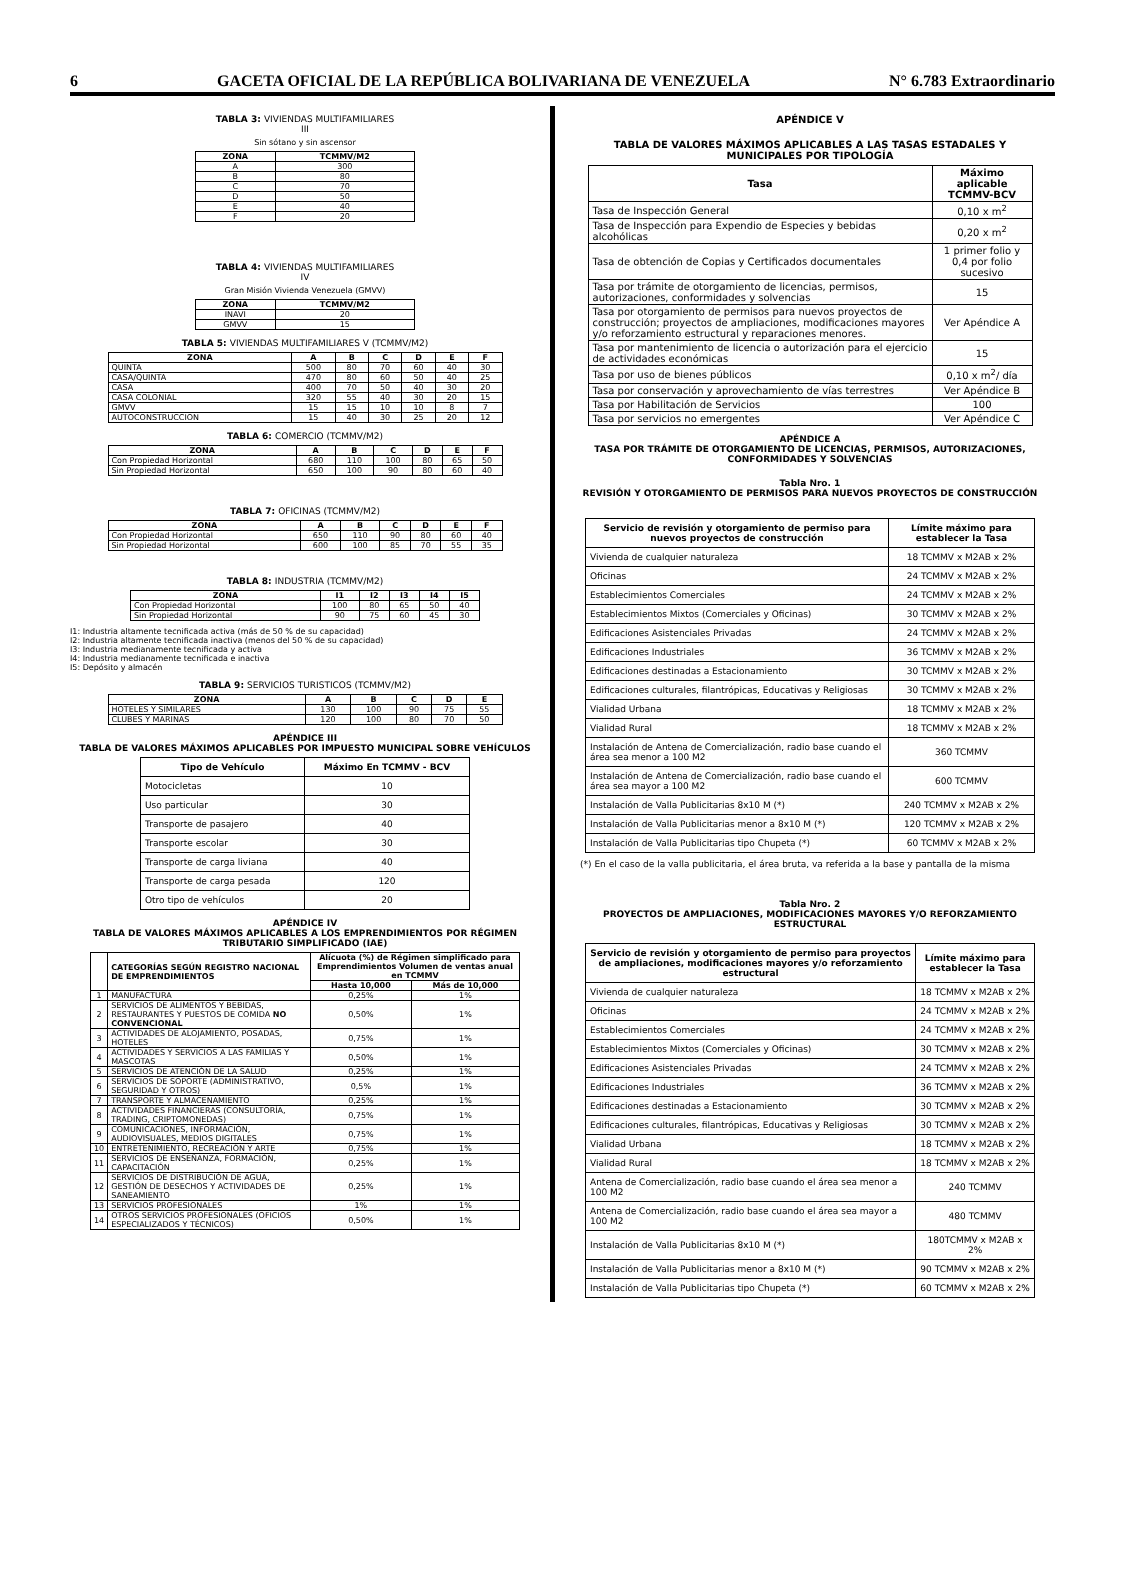6 GACETA OFICIAL DE LA REPÚBLICA BOLIVARIANA DE VENEZUELA N° 6.783 Extraordinario
TABLA 3: VIVIENDAS MULTIFAMILIARES
III
Sin sótano y sin ascensor
| ZONA | TCMMV/M2 |
| --- | --- |
| A | 300 |
| B | 80 |
| C | 70 |
| D | 50 |
| E | 40 |
| F | 20 |
TABLA 4: VIVIENDAS MULTIFAMILIARES
IV
Gran Misión Vivienda Venezuela (GMVV)
| ZONA | TCMMV/M2 |
| --- | --- |
| INAVI | 20 |
| GMVV | 15 |
TABLA 5: VIVIENDAS MULTIFAMILIARES V (TCMMV/M2)
| ZONA | A | B | C | D | E | F |
| --- | --- | --- | --- | --- | --- | --- |
| QUINTA | 500 | 80 | 70 | 60 | 40 | 30 |
| CASA/QUINTA | 470 | 80 | 60 | 50 | 40 | 25 |
| CASA | 400 | 70 | 50 | 40 | 30 | 20 |
| CASA COLONIAL | 320 | 55 | 40 | 30 | 20 | 15 |
| GMVV | 15 | 15 | 10 | 10 | 8 | 7 |
| AUTOCONSTRUCCION | 15 | 40 | 30 | 25 | 20 | 12 |
TABLA 6: COMERCIO (TCMMV/M2)
| ZONA | A | B | C | D | E | F |
| --- | --- | --- | --- | --- | --- | --- |
| Con Propiedad Horizontal | 680 | 110 | 100 | 80 | 65 | 50 |
| Sin Propiedad Horizontal | 650 | 100 | 90 | 80 | 60 | 40 |
TABLA 7: OFICINAS (TCMMV/M2)
| ZONA | A | B | C | D | E | F |
| --- | --- | --- | --- | --- | --- | --- |
| Con Propiedad Horizontal | 650 | 110 | 90 | 80 | 60 | 40 |
| Sin Propiedad Horizontal | 600 | 100 | 85 | 70 | 55 | 35 |
TABLA 8: INDUSTRIA (TCMMV/M2)
| ZONA | I1 | I2 | I3 | I4 | I5 |
| --- | --- | --- | --- | --- | --- |
| Con Propiedad Horizontal | 100 | 80 | 65 | 50 | 40 |
| Sin Propiedad Horizontal | 90 | 75 | 60 | 45 | 30 |
I1: Industria altamente tecnificada activa (más de 50 % de su capacidad)
I2: Industria altamente tecnificada inactiva (menos del 50 % de su capacidad)
I3: Industria medianamente tecnificada y activa
I4: Industria medianamente tecnificada e inactiva
I5: Depósito y almacén
TABLA 9: SERVICIOS TURISTICOS (TCMMV/M2)
| ZONA | A | B | C | D | E |
| --- | --- | --- | --- | --- | --- |
| HOTELES Y SIMILARES | 130 | 100 | 90 | 75 | 55 |
| CLUBES Y MARINAS | 120 | 100 | 80 | 70 | 50 |
APÉNDICE III
TABLA DE VALORES MÁXIMOS APLICABLES POR IMPUESTO MUNICIPAL SOBRE VEHÍCULOS
| Tipo de Vehículo | Máximo En TCMMV - BCV |
| --- | --- |
| Motocicletas | 10 |
| Uso particular | 30 |
| Transporte de pasajero | 40 |
| Transporte escolar | 30 |
| Transporte de carga liviana | 40 |
| Transporte de carga pesada | 120 |
| Otro tipo de vehículos | 20 |
APÉNDICE IV
TABLA DE VALORES MÁXIMOS APLICABLES A LOS EMPRENDIMIENTOS POR RÉGIMEN TRIBUTARIO SIMPLIFICADO (IAE)
| | CATEGORÍAS SEGÚN REGISTRO NACIONAL DE EMPRENDIMIENTOS | Alícuota (%) de Régimen simplificado para Emprendimientos Volumen de ventas anual en TCMMV | |
| --- | --- | --- | --- |
| | | Hasta 10,000 | Más de 10,000 |
| 1 | MANUFACTURA | 0,25% | 1% |
| 2 | SERVICIOS DE ALIMENTOS Y BEBIDAS, RESTAURANTES Y PUESTOS DE COMIDA NO CONVENCIONAL | 0,50% | 1% |
| 3 | ACTIVIDADES DE ALOJAMIENTO, POSADAS, HOTELES | 0,75% | 1% |
| 4 | ACTIVIDADES Y SERVICIOS A LAS FAMILIAS Y MASCOTAS | 0,50% | 1% |
| 5 | SERVICIOS DE ATENCIÓN DE LA SALUD | 0,25% | 1% |
| 6 | SERVICIOS DE SOPORTE (ADMINISTRATIVO, SEGURIDAD Y OTROS) | 0,5% | 1% |
| 7 | TRANSPORTE Y ALMACENAMIENTO | 0,25% | 1% |
| 8 | ACTIVIDADES FINANCIERAS (CONSULTORÍA, TRADING, CRIPTOMONEDAS) | 0,75% | 1% |
| 9 | COMUNICACIONES, INFORMACIÓN, AUDIOVISUALES, MEDIOS DIGITALES | 0,75% | 1% |
| 10 | ENTRETENIMIENTO, RECREACIÓN Y ARTE | 0,75% | 1% |
| 11 | SERVICIOS DE ENSEÑANZA, FORMACIÓN, CAPACITACIÓN | 0,25% | 1% |
| 12 | SERVICIOS DE DISTRIBUCIÓN DE AGUA, GESTIÓN DE DESECHOS Y ACTIVIDADES DE SANEAMIENTO | 0,25% | 1% |
| 13 | SERVICIOS PROFESIONALES | 1% | 1% |
| 14 | OTROS SERVICIOS PROFESIONALES (OFICIOS ESPECIALIZADOS Y TÉCNICOS) | 0,50% | 1% |
APÉNDICE V
TABLA DE VALORES MÁXIMOS APLICABLES A LAS TASAS ESTADALES Y MUNICIPALES POR TIPOLOGÍA
| Tasa | Máximo aplicable TCMMV-BCV |
| --- | --- |
| Tasa de Inspección General | 0,10 x m<sup>2</sup> |
| Tasa de Inspección para Expendio de Especies y bebidas alcohólicas | 0,20 x m<sup>2</sup> |
| Tasa de obtención de Copias y Certificados documentales | 1 primer folio y 0,4 por folio sucesivo |
| Tasa por trámite de otorgamiento de licencias, permisos, autorizaciones, conformidades y solvencias | 15 |
| Tasa por otorgamiento de permisos para nuevos proyectos de construcción; proyectos de ampliaciones, modificaciones mayores y/o reforzamiento estructural y reparaciones menores. | Ver Apéndice A |
| Tasa por mantenimiento de licencia o autorización para el ejercicio de actividades económicas | 15 |
| Tasa por uso de bienes públicos | 0,10 x m<sup>2</sup>/ día |
| Tasa por conservación y aprovechamiento de vías terrestres | Ver Apéndice B |
| Tasa por Habilitación de Servicios | 100 |
| Tasa por servicios no emergentes | Ver Apéndice C |
APÉNDICE A
TASA POR TRÁMITE DE OTORGAMIENTO DE LICENCIAS, PERMISOS, AUTORIZACIONES, CONFORMIDADES Y SOLVENCIAS
Tabla Nro. 1
REVISIÓN Y OTORGAMIENTO DE PERMISOS PARA NUEVOS PROYECTOS DE CONSTRUCCIÓN
| Servicio de revisión y otorgamiento de permiso para nuevos proyectos de construcción | Límite máximo para establecer la Tasa |
| --- | --- |
| Vivienda de cualquier naturaleza | 18 TCMMV x M2AB x 2% |
| Oficinas | 24 TCMMV x M2AB x 2% |
| Establecimientos Comerciales | 24 TCMMV x M2AB x 2% |
| Establecimientos Mixtos (Comerciales y Oficinas) | 30 TCMMV x M2AB x 2% |
| Edificaciones Asistenciales Privadas | 24 TCMMV x M2AB x 2% |
| Edificaciones Industriales | 36 TCMMV x M2AB x 2% |
| Edificaciones destinadas a Estacionamiento | 30 TCMMV x M2AB x 2% |
| Edificaciones culturales, filantrópicas, Educativas y Religiosas | 30 TCMMV x M2AB x 2% |
| Vialidad Urbana | 18 TCMMV x M2AB x 2% |
| Vialidad Rural | 18 TCMMV x M2AB x 2% |
| Instalación de Antena de Comercialización, radio base cuando el área sea menor a 100 M2 | 360 TCMMV |
| Instalación de Antena de Comercialización, radio base cuando el área sea mayor a 100 M2 | 600 TCMMV |
| Instalación de Valla Publicitarias 8x10 M (*) | 240 TCMMV x M2AB x 2% |
| Instalación de Valla Publicitarias menor a 8x10 M (*) | 120 TCMMV x M2AB x 2% |
| Instalación de Valla Publicitarias tipo Chupeta (*) | 60 TCMMV x M2AB x 2% |
(*) En el caso de la valla publicitaria, el área bruta, va referida a la base y pantalla de la misma
Tabla Nro. 2
PROYECTOS DE AMPLIACIONES, MODIFICACIONES MAYORES Y/O REFORZAMIENTO ESTRUCTURAL
| Servicio de revisión y otorgamiento de permiso para proyectos de ampliaciones, modificaciones mayores y/o reforzamiento estructural | Límite máximo para establecer la Tasa |
| --- | --- |
| Vivienda de cualquier naturaleza | 18 TCMMV x M2AB x 2% |
| Oficinas | 24 TCMMV x M2AB x 2% |
| Establecimientos Comerciales | 24 TCMMV x M2AB x 2% |
| Establecimientos Mixtos (Comerciales y Oficinas) | 30 TCMMV x M2AB x 2% |
| Edificaciones Asistenciales Privadas | 24 TCMMV x M2AB x 2% |
| Edificaciones Industriales | 36 TCMMV x M2AB x 2% |
| Edificaciones destinadas a Estacionamiento | 30 TCMMV x M2AB x 2% |
| Edificaciones culturales, filantrópicas, Educativas y Religiosas | 30 TCMMV x M2AB x 2% |
| Vialidad Urbana | 18 TCMMV x M2AB x 2% |
| Vialidad Rural | 18 TCMMV x M2AB x 2% |
| Antena de Comercialización, radio base cuando el área sea menor a 100 M2 | 240 TCMMV |
| Antena de Comercialización, radio base cuando el área sea mayor a 100 M2 | 480 TCMMV |
| Instalación de Valla Publicitarias 8x10 M (*) | 180TCMMV x M2AB x 2% |
| Instalación de Valla Publicitarias menor a 8x10 M (*) | 90 TCMMV x M2AB x 2% |
| Instalación de Valla Publicitarias tipo Chupeta (*) | 60 TCMMV x M2AB x 2% |